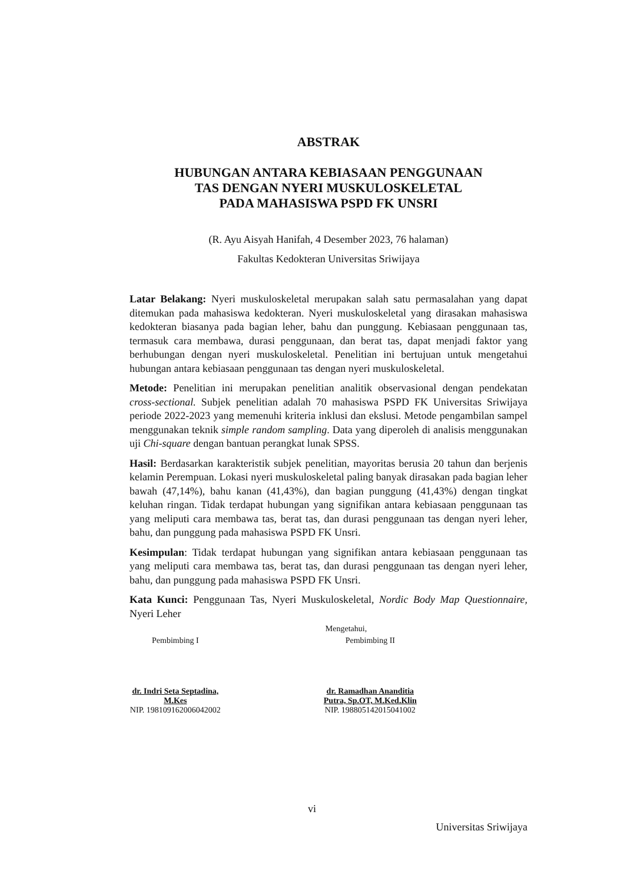ABSTRAK
HUBUNGAN ANTARA KEBIASAAN PENGGUNAAN
TAS DENGAN NYERI MUSKULOSKELETAL
PADA MAHASISWA PSPD FK UNSRI
(R. Ayu Aisyah Hanifah, 4 Desember 2023, 76 halaman)
Fakultas Kedokteran Universitas Sriwijaya
Latar Belakang: Nyeri muskuloskeletal merupakan salah satu permasalahan yang dapat ditemukan pada mahasiswa kedokteran. Nyeri muskuloskeletal yang dirasakan mahasiswa kedokteran biasanya pada bagian leher, bahu dan punggung. Kebiasaan penggunaan tas, termasuk cara membawa, durasi penggunaan, dan berat tas, dapat menjadi faktor yang berhubungan dengan nyeri muskuloskeletal. Penelitian ini bertujuan untuk mengetahui hubungan antara kebiasaan penggunaan tas dengan nyeri muskuloskeletal.
Metode: Penelitian ini merupakan penelitian analitik observasional dengan pendekatan cross-sectional. Subjek penelitian adalah 70 mahasiswa PSPD FK Universitas Sriwijaya periode 2022-2023 yang memenuhi kriteria inklusi dan ekslusi. Metode pengambilan sampel menggunakan teknik simple random sampling. Data yang diperoleh di analisis menggunakan uji Chi-square dengan bantuan perangkat lunak SPSS.
Hasil: Berdasarkan karakteristik subjek penelitian, mayoritas berusia 20 tahun dan berjenis kelamin Perempuan. Lokasi nyeri muskuloskeletal paling banyak dirasakan pada bagian leher bawah (47,14%), bahu kanan (41,43%), dan bagian punggung (41,43%) dengan tingkat keluhan ringan. Tidak terdapat hubungan yang signifikan antara kebiasaan penggunaan tas yang meliputi cara membawa tas, berat tas, dan durasi penggunaan tas dengan nyeri leher, bahu, dan punggung pada mahasiswa PSPD FK Unsri.
Kesimpulan: Tidak terdapat hubungan yang signifikan antara kebiasaan penggunaan tas yang meliputi cara membawa tas, berat tas, dan durasi penggunaan tas dengan nyeri leher, bahu, dan punggung pada mahasiswa PSPD FK Unsri.
Kata Kunci: Penggunaan Tas, Nyeri Muskuloskeletal, Nordic Body Map Questionnaire, Nyeri Leher
Mengetahui,
Pembimbing I
dr. Indri Seta Septadina, M.Kes
NIP. 198109162006042002
Pembimbing II
dr. Ramadhan Ananditia Putra, Sp.OT, M.Ked.Klin
NIP. 198805142015041002
vi
Universitas Sriwijaya